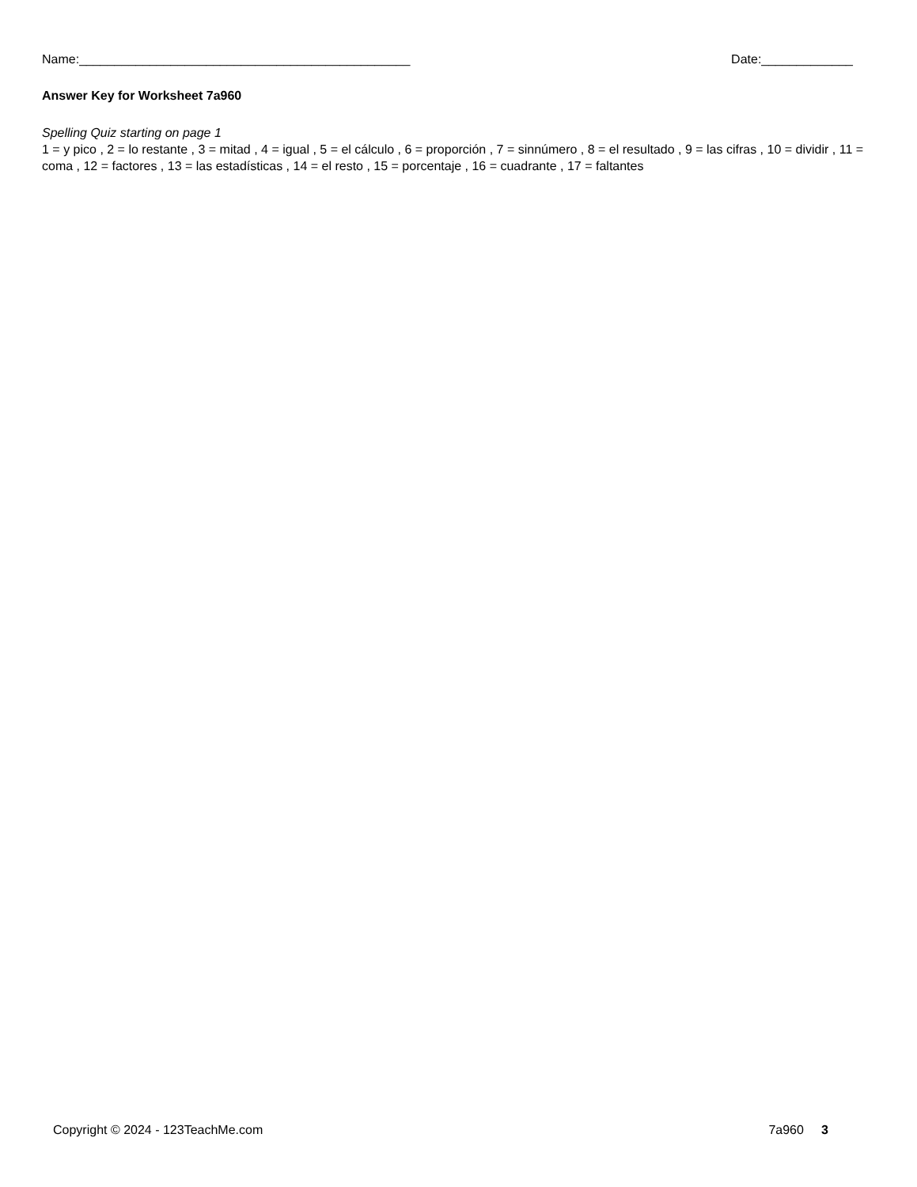Name:_______________________________________________ Date:_____________
Answer Key for Worksheet 7a960
Spelling Quiz starting on page 1
1 = y pico , 2 = lo restante , 3 = mitad , 4 = igual , 5 = el cálculo , 6 = proporción , 7 = sinnúmero , 8 = el resultado , 9 = las cifras , 10 = dividir , 11 = coma , 12 = factores , 13 = las estadísticas , 14 = el resto , 15 = porcentaje , 16 = cuadrante , 17 = faltantes
Copyright © 2024 - 123TeachMe.com 7a960 3